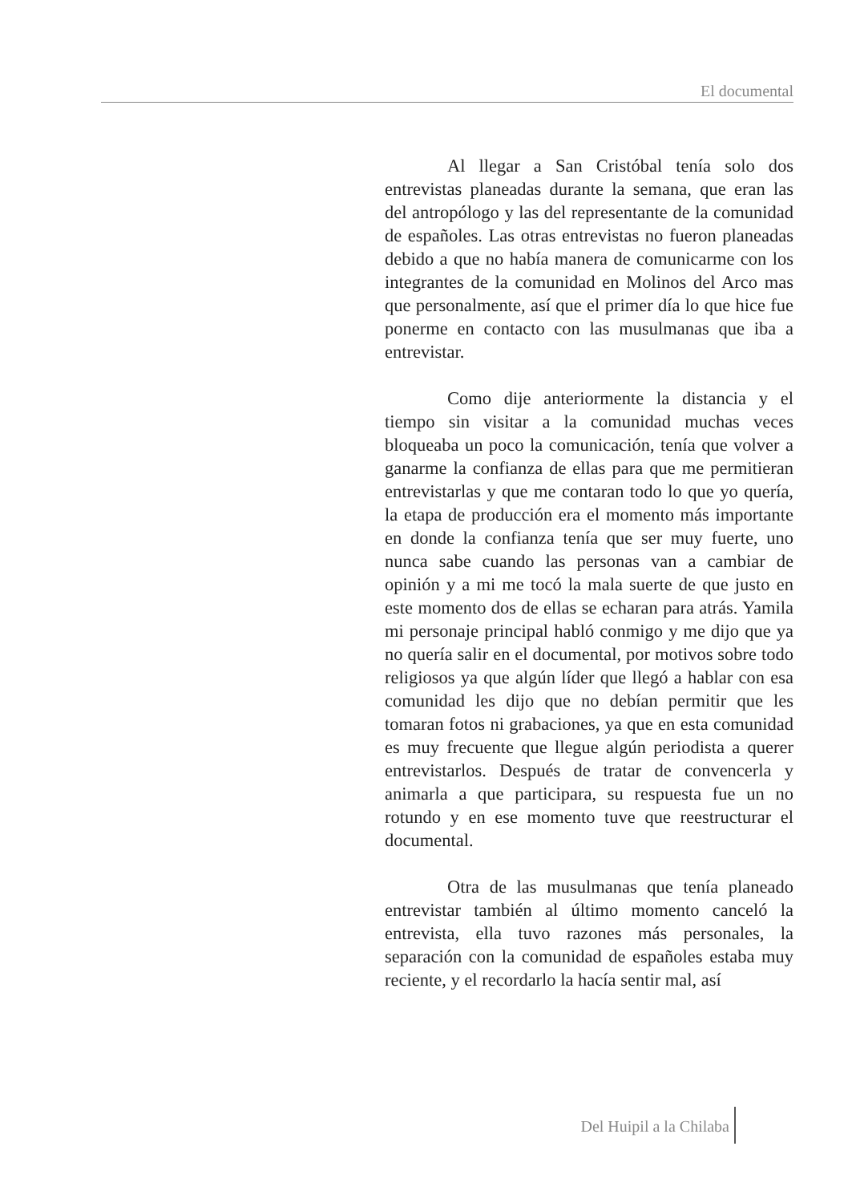El documental
Al llegar a San Cristóbal tenía solo dos entrevistas planeadas durante la semana, que eran las del antropólogo y las del representante de la comunidad de españoles. Las otras entrevistas no fueron planeadas debido a que no había manera de comunicarme con los integrantes de la comunidad en Molinos del Arco mas que personalmente, así que el primer día lo que hice fue ponerme en contacto con las musulmanas que iba a entrevistar.
Como dije anteriormente la distancia y el tiempo sin visitar a la comunidad muchas veces bloqueaba un poco la comunicación, tenía que volver a ganarme la confianza de ellas para que me permitieran entrevistarlas y que me contaran todo lo que yo quería, la etapa de producción era el momento más importante en donde la confianza tenía que ser muy fuerte, uno nunca sabe cuando las personas van a cambiar de opinión y a mi me tocó la mala suerte de que justo en este momento dos de ellas se echaran para atrás. Yamila mi personaje principal habló conmigo y me dijo que ya no quería salir en el documental, por motivos sobre todo religiosos ya que algún líder que llegó a hablar con esa comunidad les dijo que no debían permitir que les tomaran fotos ni grabaciones, ya que en esta comunidad es muy frecuente que llegue algún periodista a querer entrevistarlos. Después de tratar de convencerla y animarla a que participara, su respuesta fue un no rotundo y en ese momento tuve que reestructurar el documental.
Otra de las musulmanas que tenía planeado entrevistar también al último momento canceló la entrevista, ella tuvo razones más personales, la separación con la comunidad de españoles estaba muy reciente, y el recordarlo la hacía sentir mal, así
Del Huipil a la Chilaba